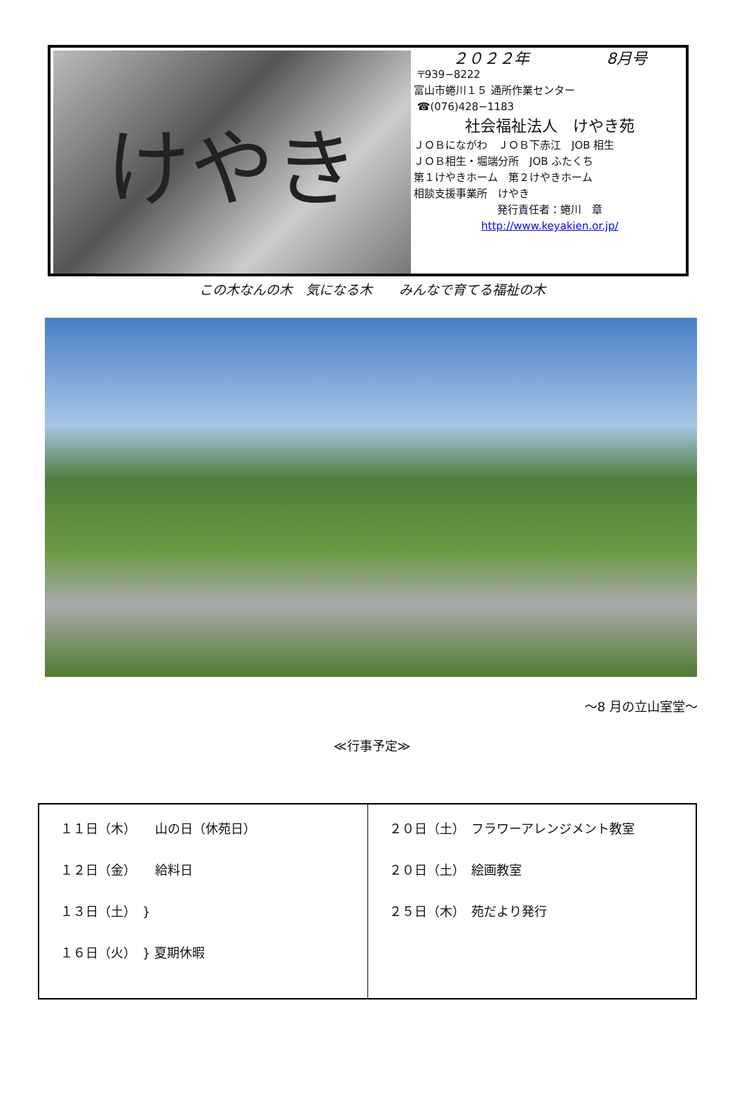けやき
２０２２年 8月号
〒939−8222
富山市蜷川１５ 通所作業センター
☎(076)428−1183
社会福祉法人　けやき苑
ＪＯＢにながわ　ＪＯＢ下赤江　JOB 相生
ＪＯＢ相生・堀端分所　JOB ふたくち
第１けやきホーム　第２けやきホーム
相談支援事業所　けやき
発行責任者：蜷川　章
http://www.keyakien.or.jp/
この木なんの木　気になる木　　みんなで育てる福祉の木
～8 月の立山室堂～
≪行事予定≫
| １１日（木） 山の日（休苑日） １２日（金） 給料日 １３日（土） } １６日（火） } 夏期休暇 | ２０日（土） フラワーアレンジメント教室 ２０日（土） 絵画教室 ２５日（木） 苑だより発行 |